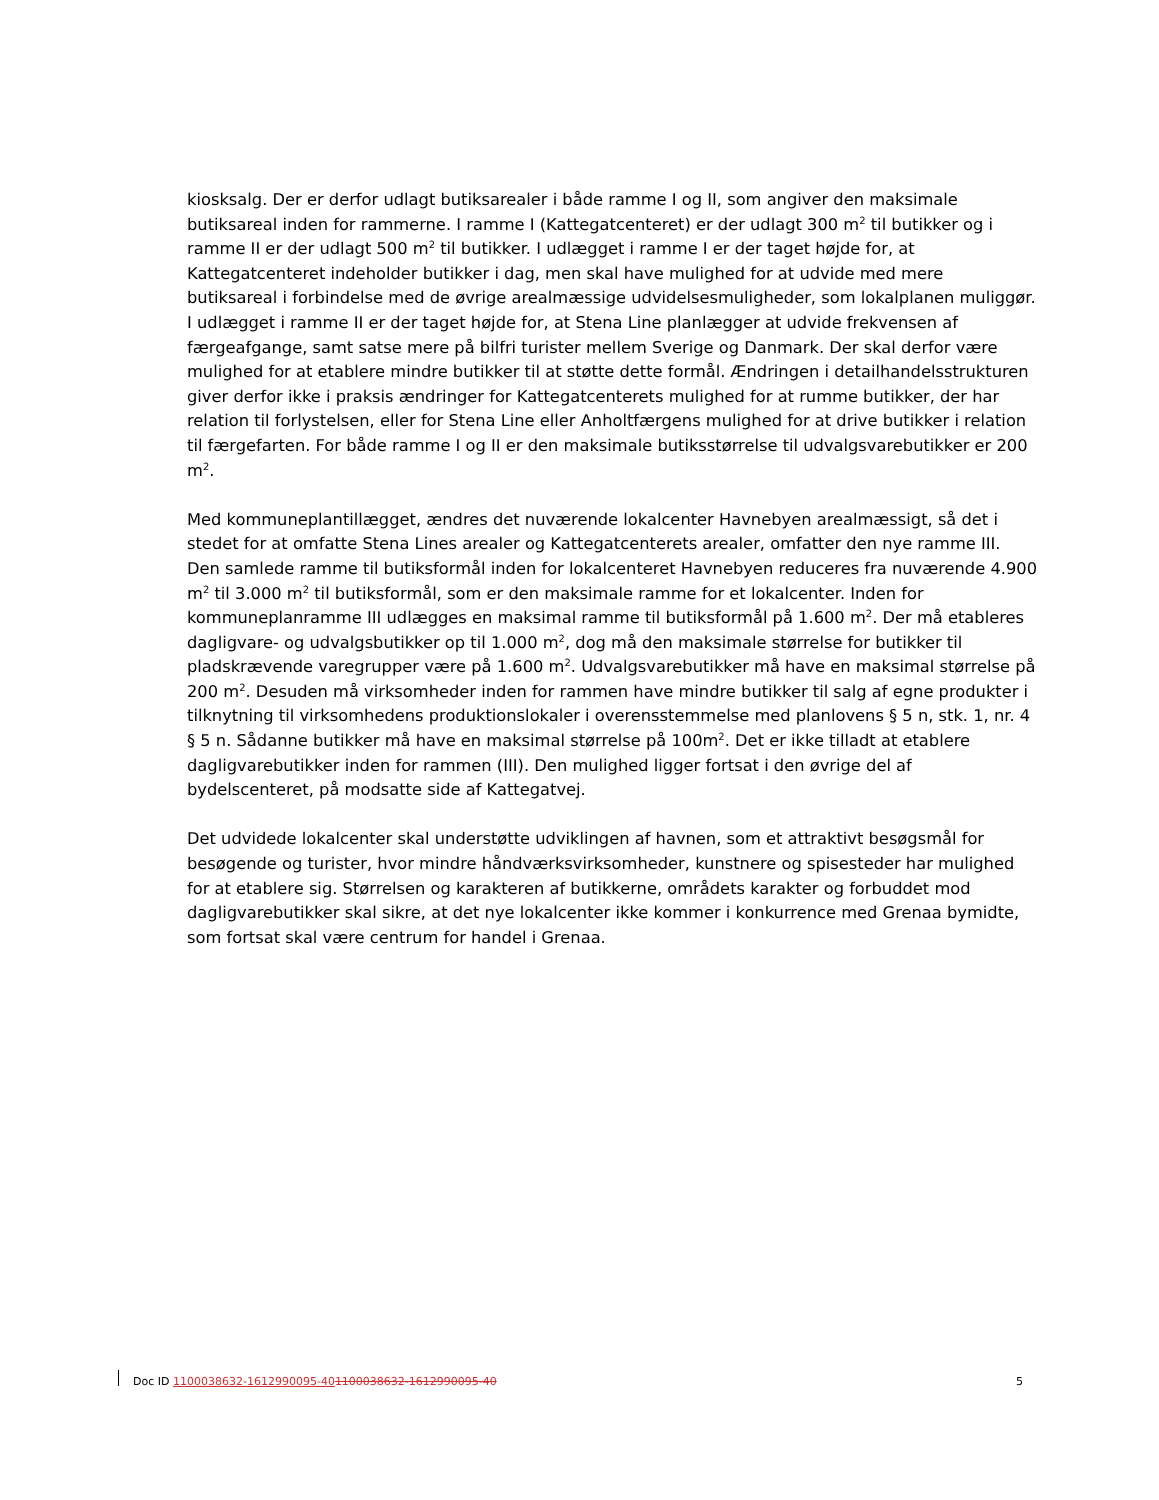kiosksalg. Der er derfor udlagt butiksarealer i både ramme I og II, som angiver den maksimale butiksareal inden for rammerne. I ramme I (Kattegatcenteret) er der udlagt 300 m<sup>2</sup> til butikker og i ramme II er der udlagt 500 m<sup>2</sup> til butikker. I udlægget i ramme I er der taget højde for, at Kattegatcenteret indeholder butikker i dag, men skal have mulighed for at udvide med mere butiksareal i forbindelse med de øvrige arealmæssige udvidelsesmuligheder, som lokalplanen muliggør. I udlægget i ramme II er der taget højde for, at Stena Line planlægger at udvide frekvensen af færgeafgange, samt satse mere på bilfri turister mellem Sverige og Danmark. Der skal derfor være mulighed for at etablere mindre butikker til at støtte dette formål. Ændringen i detailhandelsstrukturen giver derfor ikke i praksis ændringer for Kattegatcenterets mulighed for at rumme butikker, der har relation til forlystelsen, eller for Stena Line eller Anholtfærgens mulighed for at drive butikker i relation til færgefarten. For både ramme I og II er den maksimale butiksstørrelse til udvalgsvarebutikker er 200 m<sup>2</sup>.
Med kommuneplantillægget, ændres det nuværende lokalcenter Havnebyen arealmæssigt, så det i stedet for at omfatte Stena Lines arealer og Kattegatcenterets arealer, omfatter den nye ramme III. Den samlede ramme til butiksformål inden for lokalcenteret Havnebyen reduceres fra nuværende 4.900 m<sup>2</sup> til 3.000 m<sup>2</sup> til butiksformål, som er den maksimale ramme for et lokalcenter. Inden for kommuneplanramme III udlægges en maksimal ramme til butiksformål på 1.600 m<sup>2</sup>. Der må etableres dagligvare- og udvalgsbutikker op til 1.000 m<sup>2</sup>, dog må den maksimale størrelse for butikker til pladskrævende varegrupper være på 1.600 m<sup>2</sup>. Udvalgsvarebutikker må have en maksimal størrelse på 200 m<sup>2</sup>. Desuden må virksomheder inden for rammen have mindre butikker til salg af egne produkter i tilknytning til virksomhedens produktionslokaler i overensstemmelse med planlovens § 5 n, stk. 1, nr. 4 § 5 n. Sådanne butikker må have en maksimal størrelse på 100m<sup>2</sup>. Det er ikke tilladt at etablere dagligvarebutikker inden for rammen (III). Den mulighed ligger fortsat i den øvrige del af bydelscenteret, på modsatte side af Kattegatvej.
Det udvidede lokalcenter skal understøtte udviklingen af havnen, som et attraktivt besøgsmål for besøgende og turister, hvor mindre håndværksvirksomheder, kunstnere og spisesteder har mulighed for at etablere sig. Størrelsen og karakteren af butikkerne, områdets karakter og forbuddet mod dagligvarebutikker skal sikre, at det nye lokalcenter ikke kommer i konkurrence med Grenaa bymidte, som fortsat skal være centrum for handel i Grenaa.
Doc ID 1100038632-1612990095-401100038632-1612990095-40 5